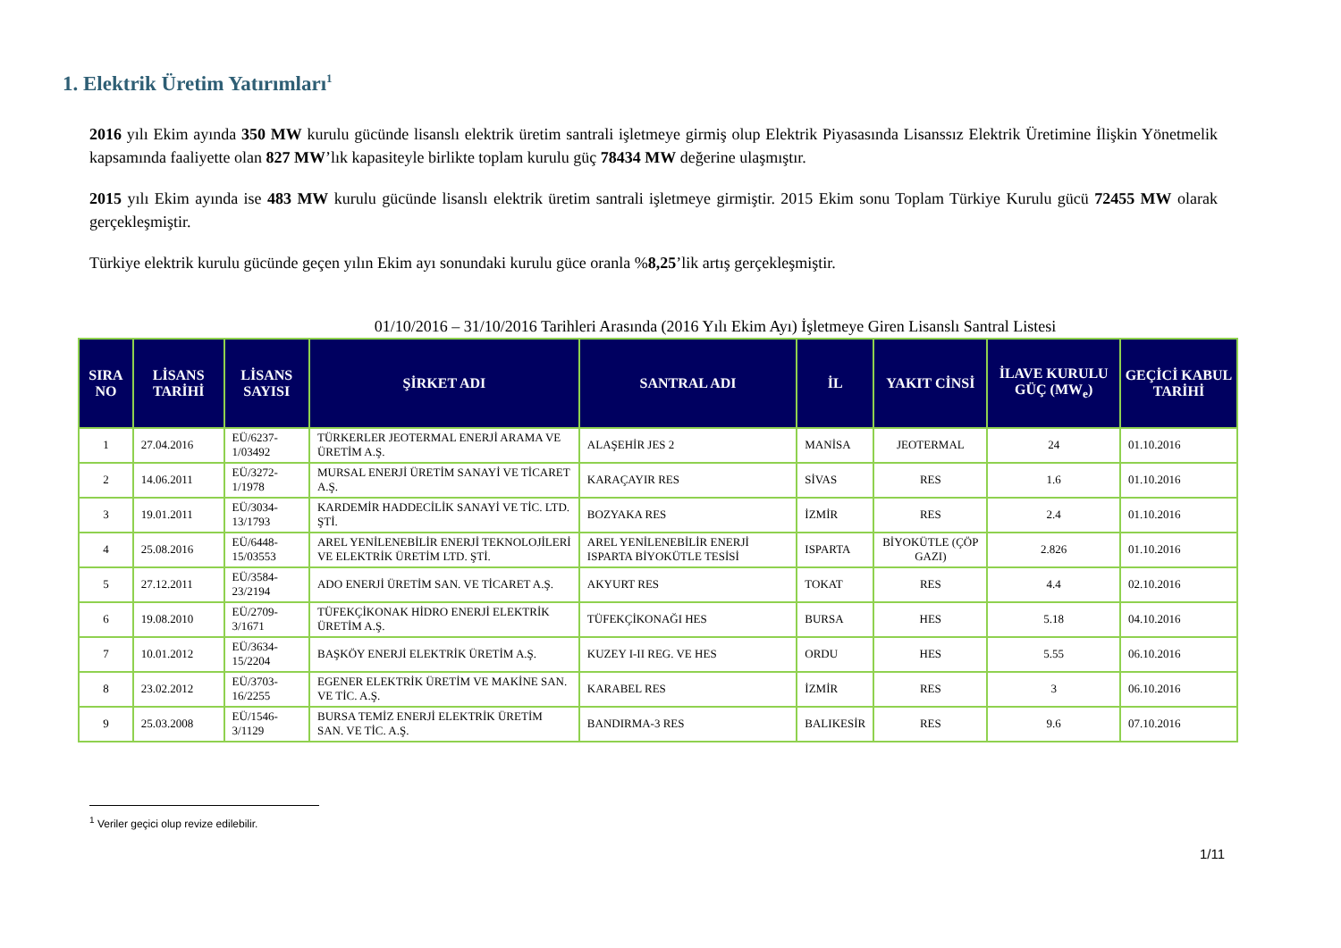1. Elektrik Üretim Yatırımları<sup>1</sup>
2016 yılı Ekim ayında 350 MW kurulu gücünde lisanslı elektrik üretim santrali işletmeye girmiş olup Elektrik Piyasasında Lisanssız Elektrik Üretimine İlişkin Yönetmelik kapsamında faaliyette olan 827 MW’lık kapasiteyle birlikte toplam kurulu güç 78434 MW değerine ulaşmıştır.
2015 yılı Ekim ayında ise 483 MW kurulu gücünde lisanslı elektrik üretim santrali işletmeye girmiştir. 2015 Ekim sonu Toplam Türkiye Kurulu gücü 72455 MW olarak gerçekleşmiştir.
Türkiye elektrik kurulu gücünde geçen yılın Ekim ayı sonundaki kurulu güce oranla %8,25’lik artış gerçekleşmiştir.
01/10/2016 – 31/10/2016 Tarihleri Arasında (2016 Yılı Ekim Ayı) İşletmeye Giren Lisanslı Santral Listesi
| SIRA NO | LİSANS TARİHİ | LİSANS SAYISI | ŞİRKET ADI | SANTRAL ADI | İL | YAKIT CİNSİ | İLAVE KURULU GÜÇ (MW<sub>e</sub>) | GEÇİCİ KABUL TARİHİ |
| --- | --- | --- | --- | --- | --- | --- | --- | --- |
| 1 | 27.04.2016 | EÜ/6237-1/03492 | TÜRKERLER JEOTERMAL ENERJİ ARAMA VE ÜRETİM A.Ş. | ALAŞEHİR JES 2 | MANİSA | JEOTERMAL | 24 | 01.10.2016 |
| 2 | 14.06.2011 | EÜ/3272-1/1978 | MURSAL ENERJİ ÜRETİM SANAYİ VE TİCARET A.Ş. | KARAÇAYIR RES | SİVAS | RES | 1.6 | 01.10.2016 |
| 3 | 19.01.2011 | EÜ/3034-13/1793 | KARDEMİR HADDECİLİK SANAYİ VE TİC. LTD. ŞTİ. | BOZYAKA RES | İZMİR | RES | 2.4 | 01.10.2016 |
| 4 | 25.08.2016 | EÜ/6448-15/03553 | AREL YENİLENEBİLİR ENERJİ TEKNOLOJİLERİ VE ELEKTRİK ÜRETİM LTD. ŞTİ. | AREL YENİLENEBİLİR ENERJİ ISPARTA BİYOKÜTLE TESİSİ | ISPARTA | BİYOKÜTLE (ÇÖP GAZI) | 2.826 | 01.10.2016 |
| 5 | 27.12.2011 | EÜ/3584-23/2194 | ADO ENERJİ ÜRETİM SAN. VE TİCARET A.Ş. | AKYURT RES | TOKAT | RES | 4.4 | 02.10.2016 |
| 6 | 19.08.2010 | EÜ/2709-3/1671 | TÜFEKÇİKONAK HİDRO ENERJİ ELEKTRİK ÜRETİM A.Ş. | TÜFEKÇİKONAĞI HES | BURSA | HES | 5.18 | 04.10.2016 |
| 7 | 10.01.2012 | EÜ/3634-15/2204 | BAŞKÖY ENERJİ ELEKTRİK ÜRETİM A.Ş. | KUZEY I-II REG. VE HES | ORDU | HES | 5.55 | 06.10.2016 |
| 8 | 23.02.2012 | EÜ/3703-16/2255 | EGENER ELEKTRİK ÜRETİM VE MAKİNE SAN. VE TİC. A.Ş. | KARABEL RES | İZMİR | RES | 3 | 06.10.2016 |
| 9 | 25.03.2008 | EÜ/1546-3/1129 | BURSA TEMİZ ENERJİ ELEKTRİK ÜRETİM SAN. VE TİC. A.Ş. | BANDIRMA-3 RES | BALIKESİR | RES | 9.6 | 07.10.2016 |
<sup>1</sup> Veriler geçici olup revize edilebilir.
1/11